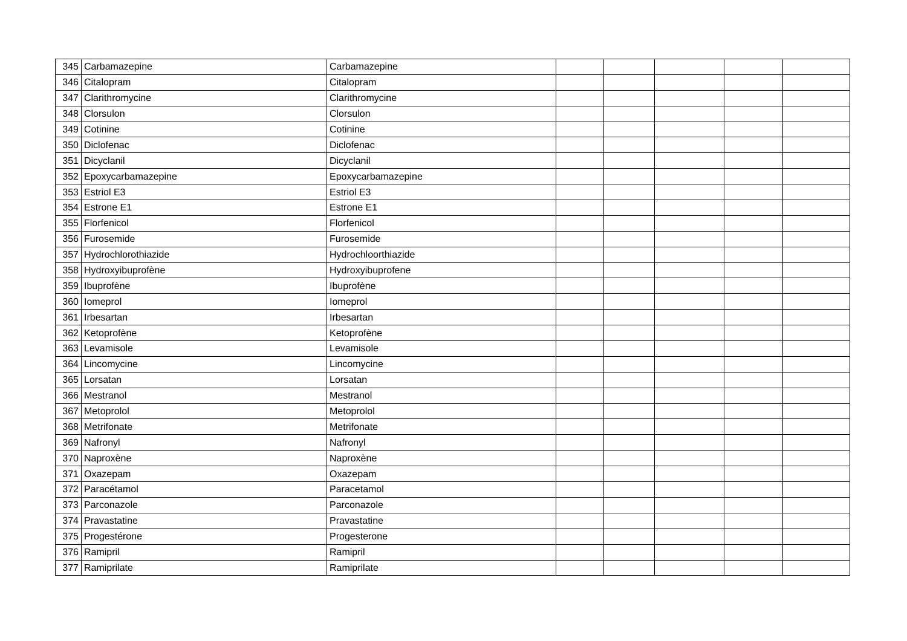| 345 | Carbamazepine | Carbamazepine | | | | | |
| 346 | Citalopram | Citalopram | | | | | |
| 347 | Clarithromycine | Clarithromycine | | | | | |
| 348 | Clorsulon | Clorsulon | | | | | |
| 349 | Cotinine | Cotinine | | | | | |
| 350 | Diclofenac | Diclofenac | | | | | |
| 351 | Dicyclanil | Dicyclanil | | | | | |
| 352 | Epoxycarbamazepine | Epoxycarbamazepine | | | | | |
| 353 | Estriol E3 | Estriol E3 | | | | | |
| 354 | Estrone E1 | Estrone E1 | | | | | |
| 355 | Florfenicol | Florfenicol | | | | | |
| 356 | Furosemide | Furosemide | | | | | |
| 357 | Hydrochlorothiazide | Hydrochloorthiazide | | | | | |
| 358 | Hydroxyibuprofène | Hydroxyibuprofene | | | | | |
| 359 | Ibuprofène | Ibuprofène | | | | | |
| 360 | Iomeprol | Iomeprol | | | | | |
| 361 | Irbesartan | Irbesartan | | | | | |
| 362 | Ketoprofène | Ketoprofène | | | | | |
| 363 | Levamisole | Levamisole | | | | | |
| 364 | Lincomycine | Lincomycine | | | | | |
| 365 | Lorsatan | Lorsatan | | | | | |
| 366 | Mestranol | Mestranol | | | | | |
| 367 | Metoprolol | Metoprolol | | | | | |
| 368 | Metrifonate | Metrifonate | | | | | |
| 369 | Nafronyl | Nafronyl | | | | | |
| 370 | Naproxène | Naproxène | | | | | |
| 371 | Oxazepam | Oxazepam | | | | | |
| 372 | Paracétamol | Paracetamol | | | | | |
| 373 | Parconazole | Parconazole | | | | | |
| 374 | Pravastatine | Pravastatine | | | | | |
| 375 | Progestérone | Progesterone | | | | | |
| 376 | Ramipril | Ramipril | | | | | |
| 377 | Ramiprilate | Ramiprilate | | | | | |